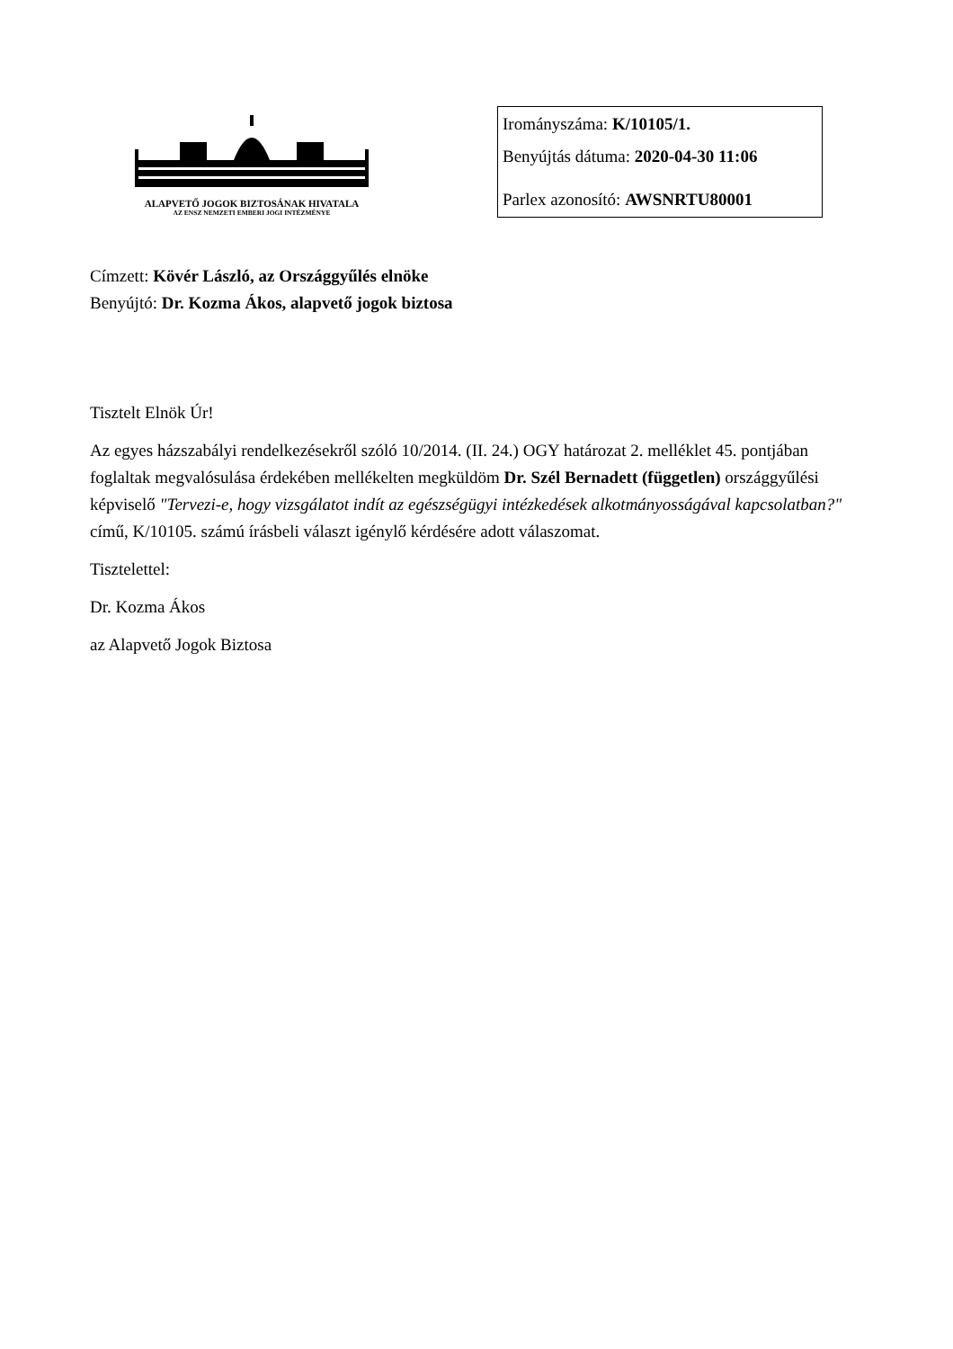ALAPVETŐ JOGOK BIZTOSÁNAK HIVATALA
AZ ENSZ NEMZETI EMBERI JOGI INTÉZMÉNYE
Irományszáma: K/10105/1.
Benyújtás dátuma: 2020-04-30 11:06
Parlex azonosító: AWSNRTU80001
Címzett: Kövér László, az Országgyűlés elnöke
Benyújtó: Dr. Kozma Ákos, alapvető jogok biztosa
Tisztelt Elnök Úr!
Az egyes házszabályi rendelkezésekről szóló 10/2014. (II. 24.) OGY határozat 2. melléklet 45. pontjában foglaltak megvalósulása érdekében mellékelten megküldöm Dr. Szél Bernadett (független) országgyűlési képviselő "Tervezi-e, hogy vizsgálatot indít az egészségügyi intézkedések alkotmányosságával kapcsolatban?" című, K/10105. számú írásbeli választ igénylő kérdésére adott válaszomat.
Tisztelettel:
Dr. Kozma Ákos
az Alapvető Jogok Biztosa